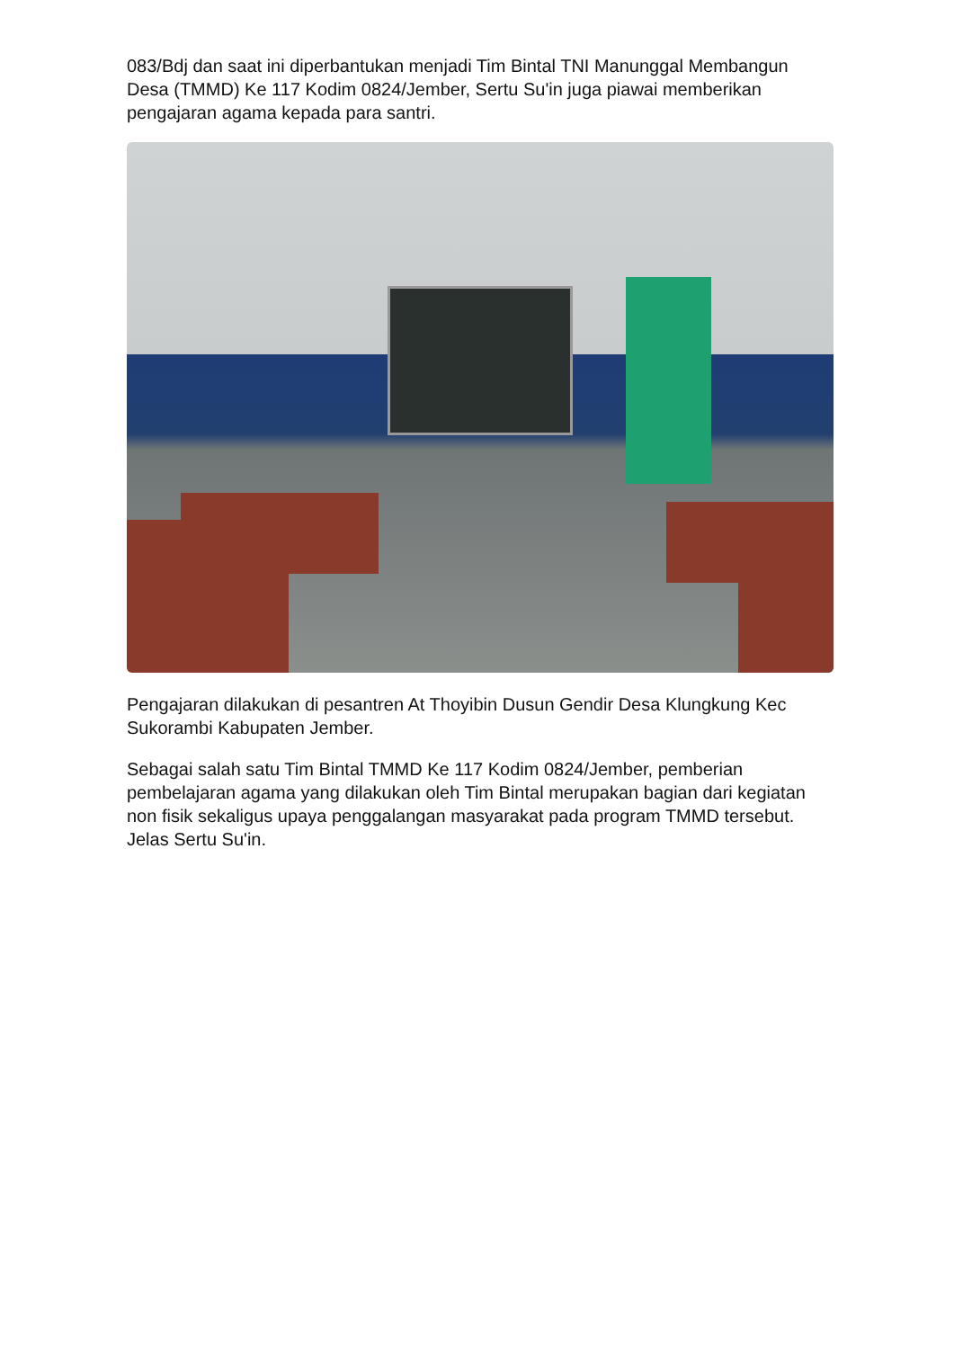083/Bdj dan saat ini diperbantukan menjadi Tim Bintal TNI Manunggal Membangun Desa (TMMD) Ke 117 Kodim 0824/Jember, Sertu Su'in juga piawai memberikan pengajaran agama kepada para santri.
Pengajaran dilakukan di pesantren At Thoyibin Dusun Gendir Desa Klungkung Kec Sukorambi Kabupaten Jember.
Sebagai salah satu Tim Bintal TMMD Ke 117 Kodim 0824/Jember, pemberian pembelajaran agama yang dilakukan oleh Tim Bintal merupakan bagian dari kegiatan non fisik sekaligus upaya penggalangan masyarakat pada program TMMD tersebut. Jelas Sertu Su'in.